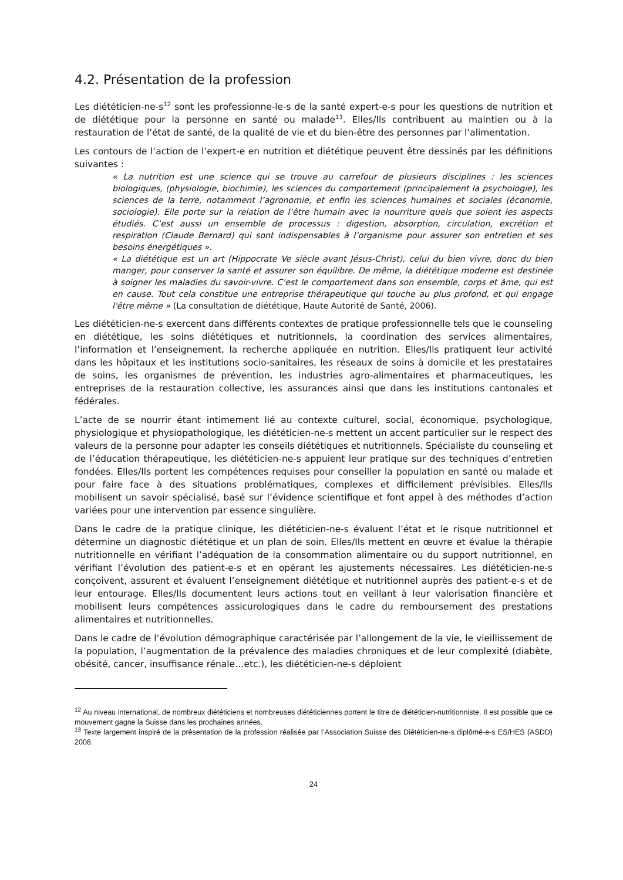4.2. Présentation de la profession
Les diététicien-ne-s<sup>12</sup> sont les professionne-le-s de la santé expert-e-s pour les questions de nutrition et de diététique pour la personne en santé ou malade<sup>13</sup>. Elles/Ils contribuent au maintien ou à la restauration de l’état de santé, de la qualité de vie et du bien-être des personnes par l’alimentation.
Les contours de l’action de l’expert-e en nutrition et diététique peuvent être dessinés par les définitions suivantes :
« La nutrition est une science qui se trouve au carrefour de plusieurs disciplines : les sciences biologiques, (physiologie, biochimie), les sciences du comportement (principalement la psychologie), les sciences de la terre, notamment l’agronomie, et enfin les sciences humaines et sociales (économie, sociologie). Elle porte sur la relation de l’être humain avec la nourriture quels que soient les aspects étudiés. C’est aussi un ensemble de processus : digestion, absorption, circulation, excrétion et respiration (Claude Bernard) qui sont indispensables à l’organisme pour assurer son entretien et ses besoins énergétiques ».
« La diététique est un art (Hippocrate Ve siècle avant Jésus-Christ), celui du bien vivre, donc du bien manger, pour conserver la santé et assurer son équilibre. De même, la diététique moderne est destinée à soigner les maladies du savoir-vivre. C'est le comportement dans son ensemble, corps et âme, qui est en cause. Tout cela constitue une entreprise thérapeutique qui touche au plus profond, et qui engage l'être même » (La consultation de diététique, Haute Autorité de Santé, 2006).
Les diététicien-ne-s exercent dans différents contextes de pratique professionnelle tels que le counseling en diététique, les soins diététiques et nutritionnels, la coordination des services alimentaires, l’information et l’enseignement, la recherche appliquée en nutrition. Elles/Ils pratiquent leur activité dans les hôpitaux et les institutions socio-sanitaires, les réseaux de soins à domicile et les prestataires de soins, les organismes de prévention, les industries agro-alimentaires et pharmaceutiques, les entreprises de la restauration collective, les assurances ainsi que dans les institutions cantonales et fédérales.
L’acte de se nourrir étant intimement lié au contexte culturel, social, économique, psychologique, physiologique et physiopathologique, les diététicien-ne-s mettent un accent particulier sur le respect des valeurs de la personne pour adapter les conseils diététiques et nutritionnels. Spécialiste du counseling et de l’éducation thérapeutique, les diététicien-ne-s appuient leur pratique sur des techniques d’entretien fondées. Elles/Ils portent les compétences requises pour conseiller la population en santé ou malade et pour faire face à des situations problématiques, complexes et difficilement prévisibles. Elles/Ils mobilisent un savoir spécialisé, basé sur l’évidence scientifique et font appel à des méthodes d’action variées pour une intervention par essence singulière.
Dans le cadre de la pratique clinique, les diététicien-ne-s évaluent l’état et le risque nutritionnel et détermine un diagnostic diététique et un plan de soin. Elles/Ils mettent en œuvre et évalue la thérapie nutritionnelle en vérifiant l’adéquation de la consommation alimentaire ou du support nutritionnel, en vérifiant l’évolution des patient-e-s et en opérant les ajustements nécessaires. Les diététicien-ne-s conçoivent, assurent et évaluent l’enseignement diététique et nutritionnel auprès des patient-e-s et de leur entourage. Elles/Ils documentent leurs actions tout en veillant à leur valorisation financière et mobilisent leurs compétences assicurologiques dans le cadre du remboursement des prestations alimentaires et nutritionnelles.
Dans le cadre de l’évolution démographique caractérisée par l’allongement de la vie, le vieillissement de la population, l’augmentation de la prévalence des maladies chroniques et de leur complexité (diabète, obésité, cancer, insuffisance rénale…etc.), les diététicien-ne-s déploient
<sup>12</sup> Au niveau international, de nombreux diététiciens et nombreuses diététiciennes portent le titre de diététicien-nutritionniste. Il est possible que ce mouvement gagne la Suisse dans les prochaines années.
<sup>13</sup> Texte largement inspiré de la présentation de la profession réalisée par l’Association Suisse des Diététicien-ne-s diplômé-e-s ES/HES (ASDD) 2008.
24